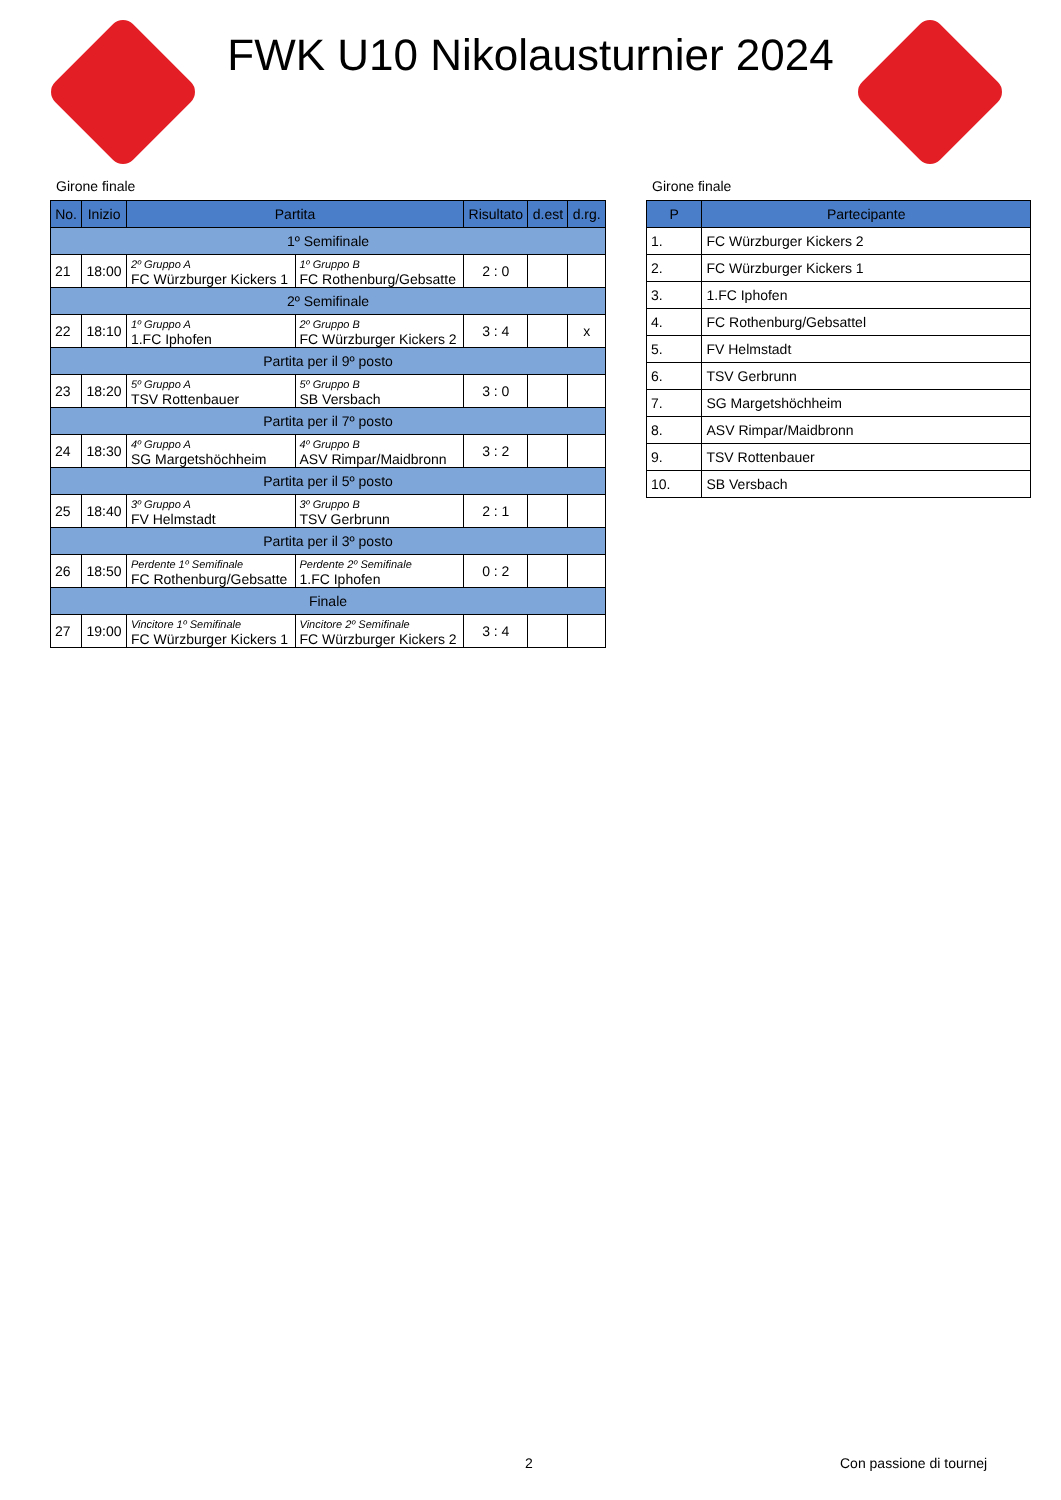FWK U10 Nikolausturnier 2024
Girone finale
| No. | Inizio | Partita | | Risultato | d.est | d.rg. |
| --- | --- | --- | --- | --- | --- | --- |
| 1º Semifinale | | | | | | |
| 21 | 18:00 | 2º Gruppo A FC Würzburger Kickers 1 | 1º Gruppo B FC Rothenburg/Gebsatte | 2 : 0 | | |
| 2º Semifinale | | | | | | |
| 22 | 18:10 | 1º Gruppo A 1.FC Iphofen | 2º Gruppo B FC Würzburger Kickers 2 | 3 : 4 | | x |
| Partita per il 9º posto | | | | | | |
| 23 | 18:20 | 5º Gruppo A TSV Rottenbauer | 5º Gruppo B SB Versbach | 3 : 0 | | |
| Partita per il 7º posto | | | | | | |
| 24 | 18:30 | 4º Gruppo A SG Margetshöchheim | 4º Gruppo B ASV Rimpar/Maidbronn | 3 : 2 | | |
| Partita per il 5º posto | | | | | | |
| 25 | 18:40 | 3º Gruppo A FV Helmstadt | 3º Gruppo B TSV Gerbrunn | 2 : 1 | | |
| Partita per il 3º posto | | | | | | |
| 26 | 18:50 | Perdente 1º Semifinale FC Rothenburg/Gebsatte | Perdente 2º Semifinale 1.FC Iphofen | 0 : 2 | | |
| Finale | | | | | | |
| 27 | 19:00 | Vincitore 1º Semifinale FC Würzburger Kickers 1 | Vincitore 2º Semifinale FC Würzburger Kickers 2 | 3 : 4 | | |
Girone finale
| P | Partecipante |
| --- | --- |
| 1. | FC Würzburger Kickers 2 |
| 2. | FC Würzburger Kickers 1 |
| 3. | 1.FC Iphofen |
| 4. | FC Rothenburg/Gebsattel |
| 5. | FV Helmstadt |
| 6. | TSV Gerbrunn |
| 7. | SG Margetshöchheim |
| 8. | ASV Rimpar/Maidbronn |
| 9. | TSV Rottenbauer |
| 10. | SB Versbach |
2 Con passione di tournej